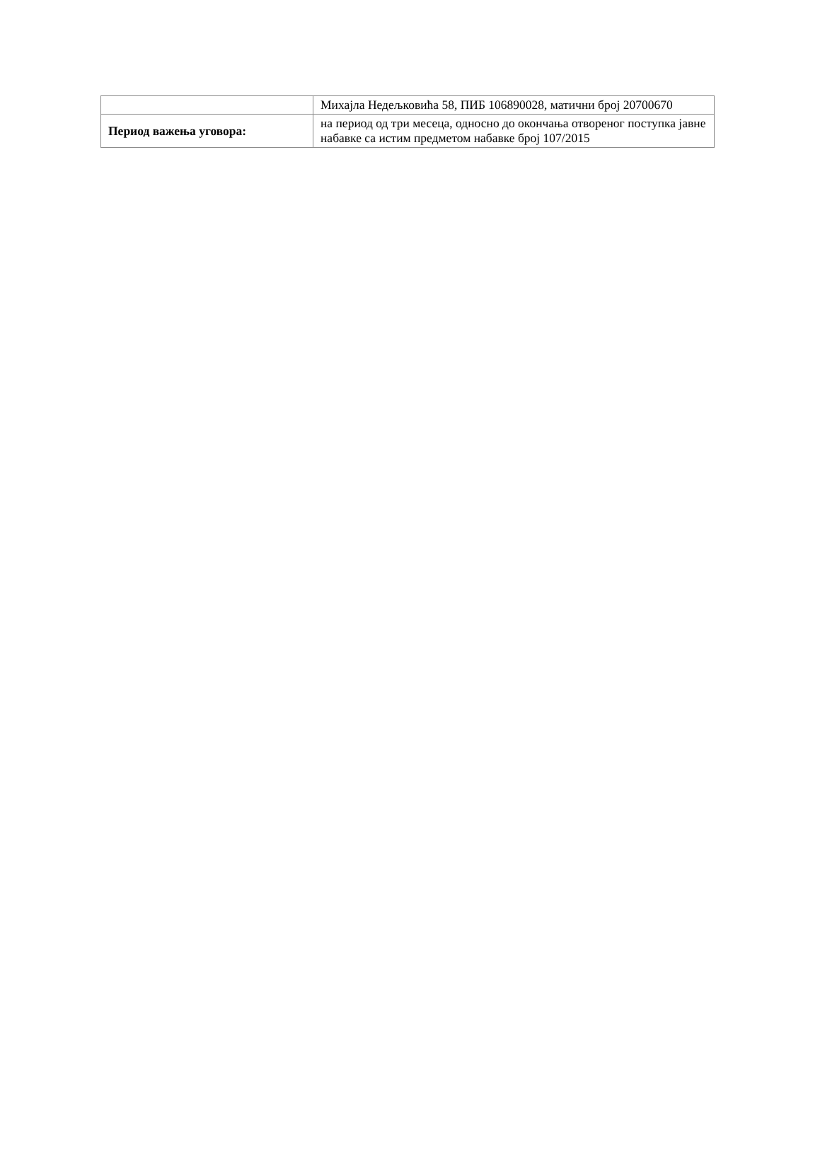| | Михајла Недељковића 58, ПИБ 106890028, матични број 20700670 |
| Период важења уговора: | на период од три месеца, односно до окончања отвореног поступка јавне набавке са истим предметом набавке број 107/2015 |